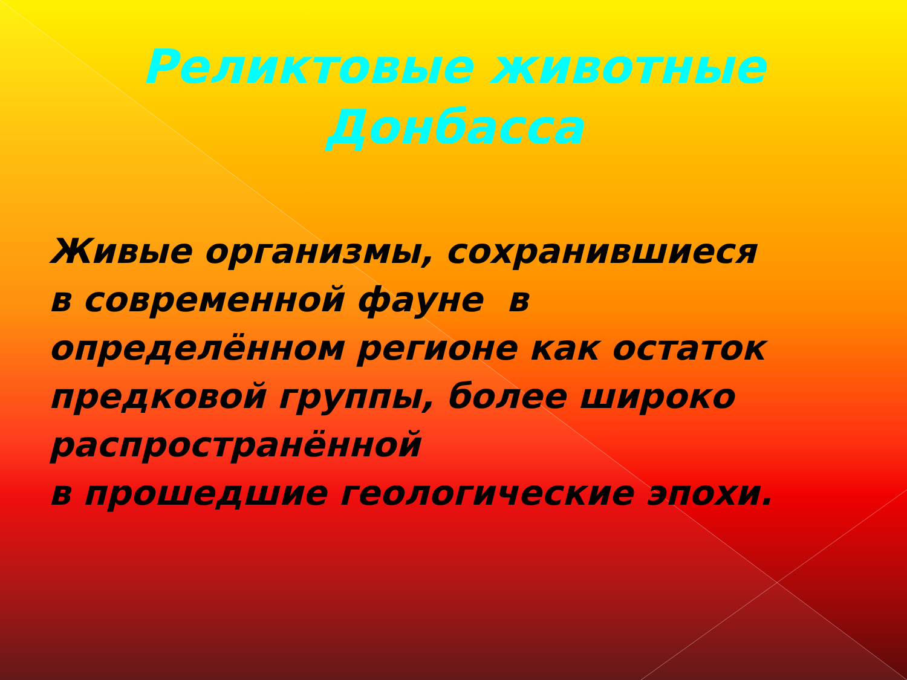Реликтовые животные
Донбасса
Живые организмы, сохранившиеся
в современной фауне в
определённом регионе как остаток
предковой группы, более широко
распространённой
в прошедшие геологические эпохи.